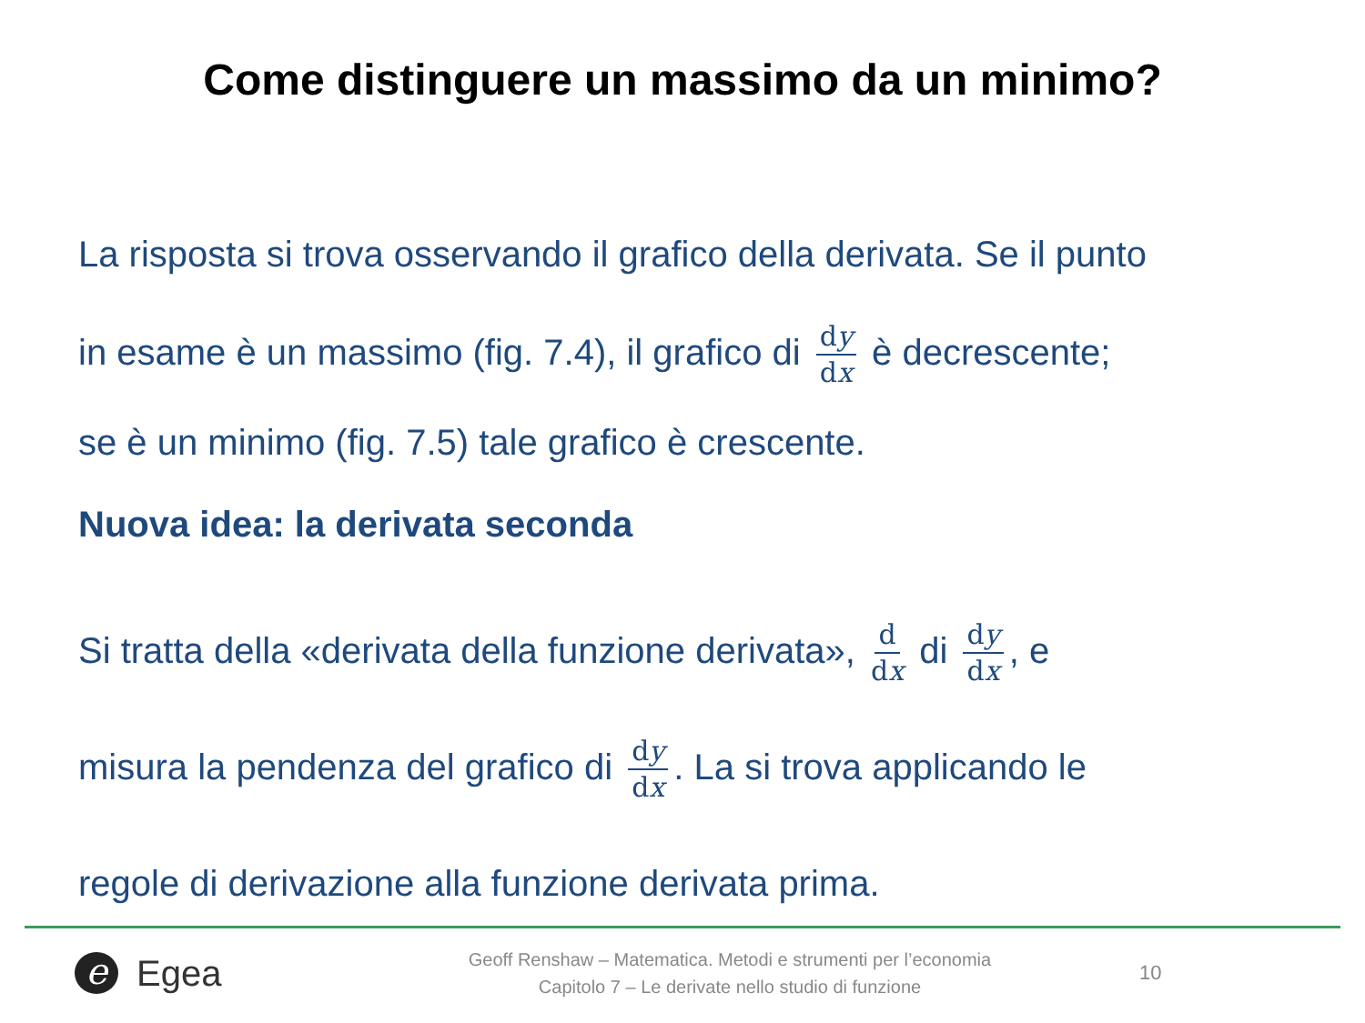Come distinguere un massimo da un minimo?
La risposta si trova osservando il grafico della derivata. Se il punto
in esame è un massimo (fig. 7.4), il grafico di dy dx è decrescente;
se è un minimo (fig. 7.5) tale grafico è crescente.
Nuova idea: la derivata seconda
Si tratta della «derivata della funzione derivata», d dx di dy dx, e
misura la pendenza del grafico di dy dx. La si trova applicando le
regole di derivazione alla funzione derivata prima.
e
Egea
Geoff Renshaw – Matematica. Metodi e strumenti per l’economia
Capitolo 7 – Le derivate nello studio di funzione
10